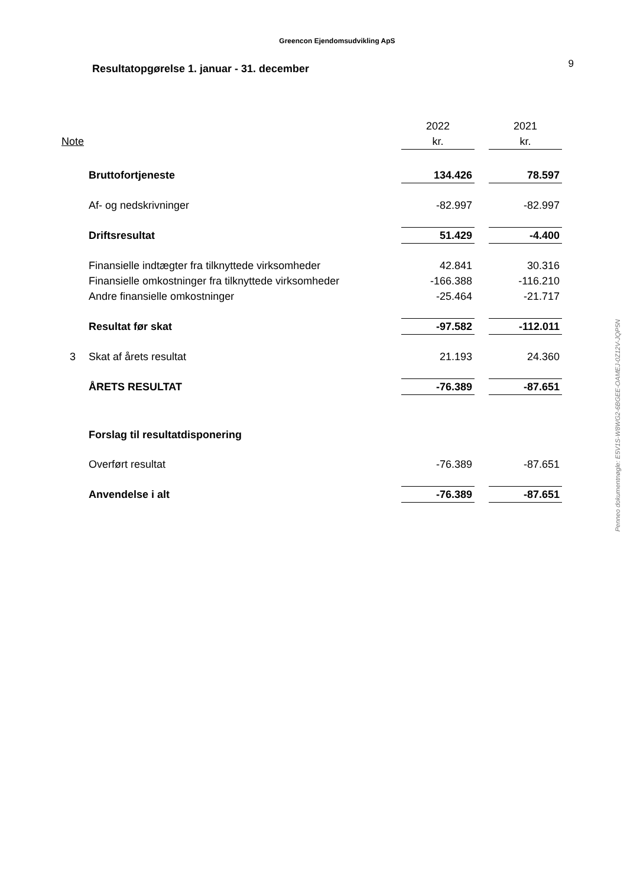Greencon Ejendomsudvikling ApS
Resultatopgørelse 1. januar - 31. december
9
| | | 2022 | | 2021 |
| Note | | kr. | | kr. |
| | Bruttofortjeneste | 134.426 | | 78.597 |
| | Af- og nedskrivninger | -82.997 | | -82.997 |
| | Driftsresultat | 51.429 | | -4.400 |
| | Finansielle indtægter fra tilknyttede virksomheder | 42.841 | | 30.316 |
| | Finansielle omkostninger fra tilknyttede virksomheder | -166.388 | | -116.210 |
| | Andre finansielle omkostninger | -25.464 | | -21.717 |
| | Resultat før skat | -97.582 | | -112.011 |
| 3 | Skat af årets resultat | 21.193 | | 24.360 |
| | ÅRETS RESULTAT | -76.389 | | -87.651 |
| | Forslag til resultatdisponering | | | |
| | Overført resultat | -76.389 | | -87.651 |
| | Anvendelse i alt | -76.389 | | -87.651 |
Penneo dokumentnøgle: E5V1S-W8WG2-6BGEE-OAMEJ-0Z12V-JQP5N